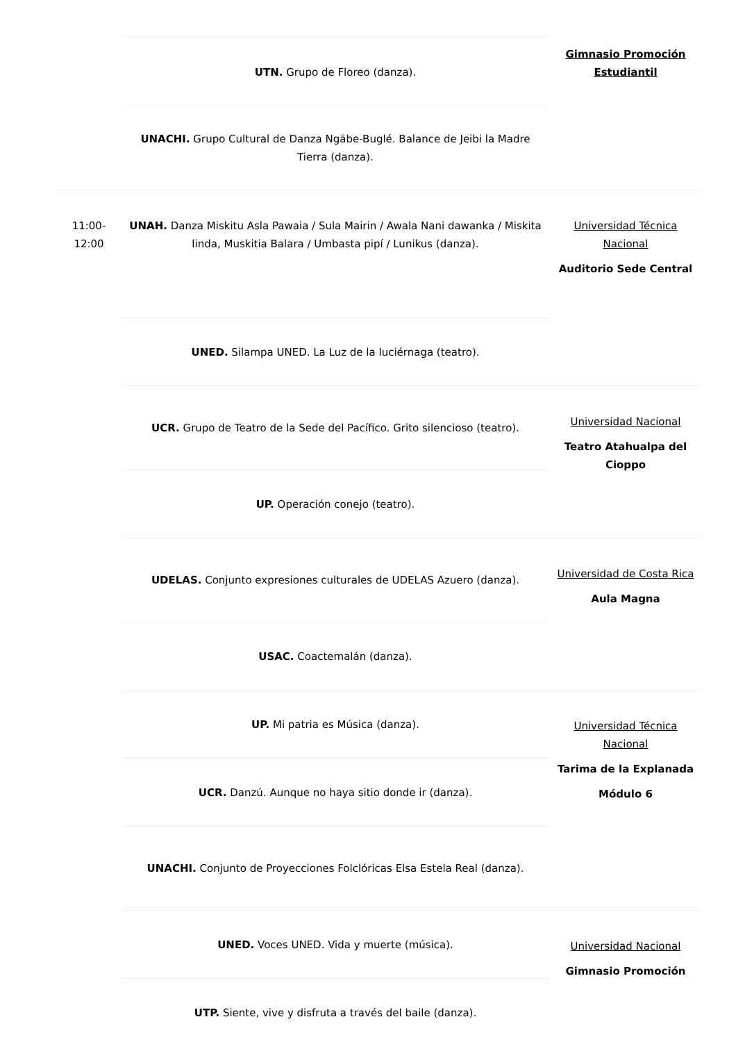| | UTN. Grupo de Floreo (danza). | Gimnasio Promoción Estudiantil |
| | UNACHI. Grupo Cultural de Danza Ngäbe-Buglé. Balance de Jeibi la Madre Tierra (danza). | |
| 11:00- 12:00 | UNAH. Danza Miskitu Asla Pawaia / Sula Mairin / Awala Nani dawanka / Miskita linda, Muskitia Balara / Umbasta pipí / Lunikus (danza). | Universidad Técnica Nacional Auditorio Sede Central |
| | UNED. Silampa UNED. La Luz de la luciérnaga (teatro). | |
| | UCR. Grupo de Teatro de la Sede del Pacífico. Grito silencioso (teatro). | Universidad Nacional Teatro Atahualpa del Cioppo |
| | UP. Operación conejo (teatro). | |
| | UDELAS. Conjunto expresiones culturales de UDELAS Azuero (danza). | Universidad de Costa Rica Aula Magna |
| | USAC. Coactemalán (danza). | |
| | UP. Mi patria es Música (danza). | Universidad Técnica Nacional Tarima de la Explanada Módulo 6 |
| | UCR. Danzú. Aunque no haya sitio donde ir (danza). | |
| | UNACHI. Conjunto de Proyecciones Folclóricas Elsa Estela Real (danza). | |
| | UNED. Voces UNED. Vida y muerte (música). | Universidad Nacional Gimnasio Promoción |
| | UTP. Siente, vive y disfruta a través del baile (danza). | |